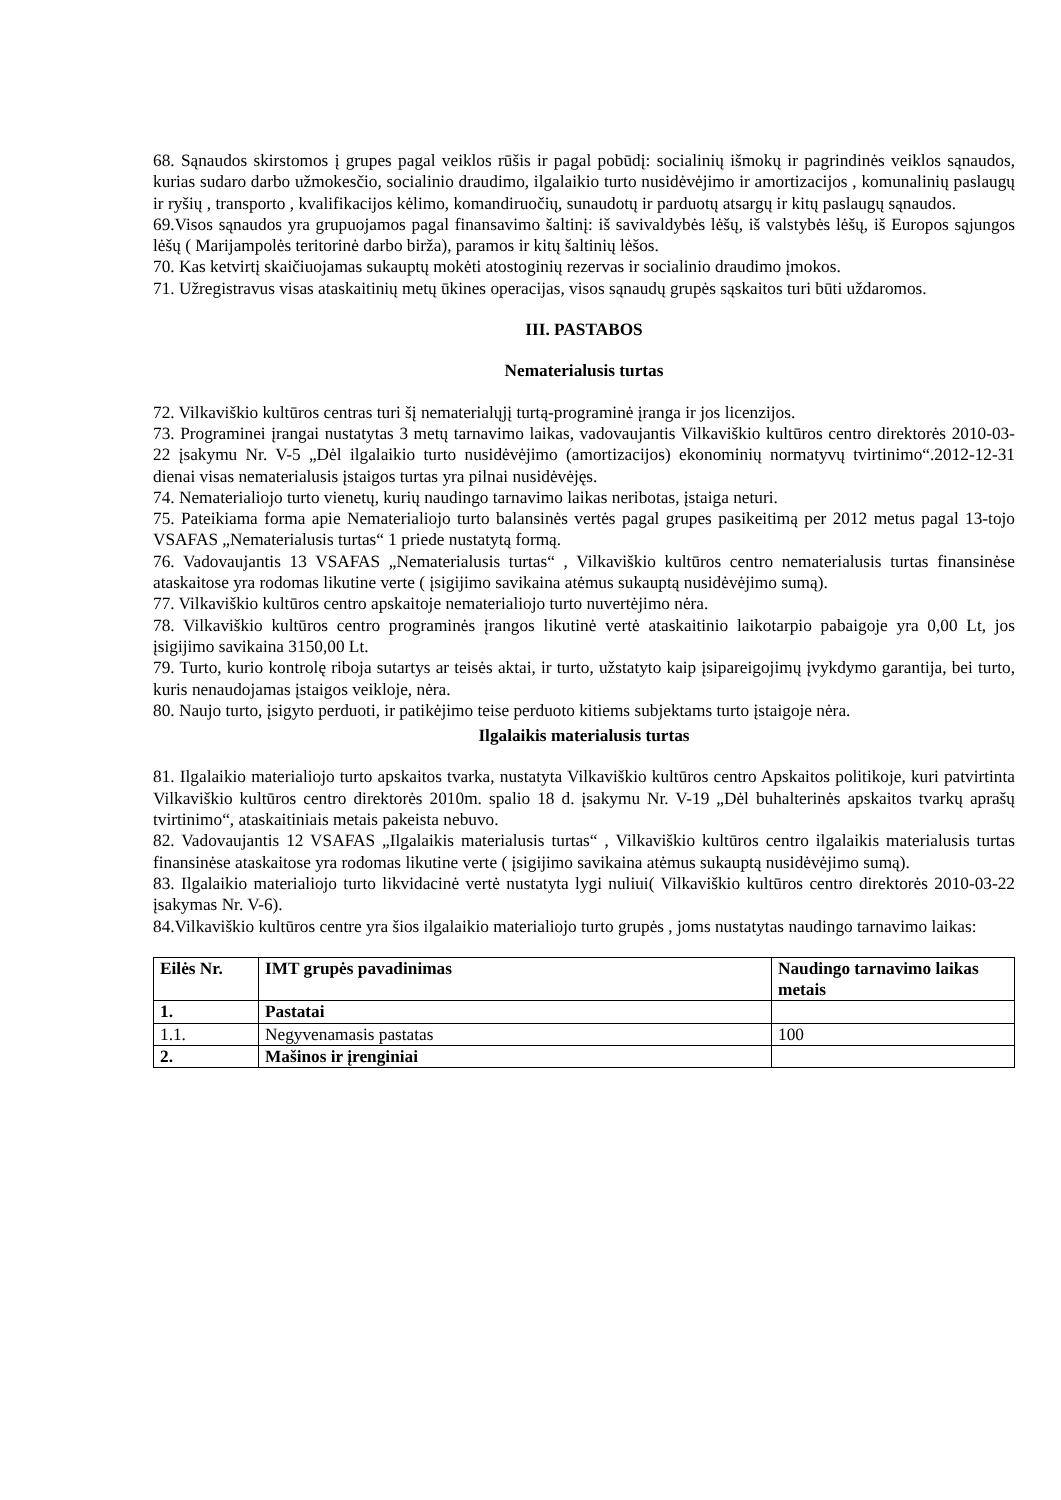68. Sąnaudos skirstomos į grupes pagal veiklos rūšis ir pagal pobūdį: socialinių išmokų ir pagrindinės veiklos sąnaudos, kurias sudaro darbo užmokesčio, socialinio draudimo, ilgalaikio turto nusidėvėjimo ir amortizacijos , komunalinių paslaugų ir ryšių , transporto , kvalifikacijos kėlimo, komandiruočių, sunaudotų ir parduotų atsargų ir kitų paslaugų sąnaudos.
69.Visos sąnaudos yra grupuojamos pagal finansavimo šaltinį: iš savivaldybės lėšų, iš valstybės lėšų, iš Europos sąjungos lėšų ( Marijampolės teritorinė darbo birža), paramos ir kitų šaltinių lėšos.
70. Kas ketvirtį skaičiuojamas sukauptų mokėti atostoginių rezervas ir socialinio draudimo įmokos.
71. Užregistravus visas ataskaitinių metų ūkines operacijas, visos sąnaudų grupės sąskaitos turi būti uždaromos.
III. PASTABOS
Nematerialusis turtas
72. Vilkaviškio kultūros centras turi šį nematerialųjį turtą-programinė įranga ir jos licenzijos.
73. Programinei įrangai nustatytas 3 metų tarnavimo laikas, vadovaujantis Vilkaviškio kultūros centro direktorės 2010-03-22 įsakymu Nr. V-5 „Dėl ilgalaikio turto nusidėvėjimo (amortizacijos) ekonominių normatyvų tvirtinimo“.2012-12-31 dienai visas nematerialusis įstaigos turtas yra pilnai nusidėvėjęs.
74. Nematerialiojo turto vienetų, kurių naudingo tarnavimo laikas neribotas, įstaiga neturi.
75. Pateikiama forma apie Nematerialiojo turto balansinės vertės pagal grupes pasikeitimą per 2012 metus pagal 13-tojo VSAFAS „Nematerialusis turtas“ 1 priede nustatytą formą.
76. Vadovaujantis 13 VSAFAS „Nematerialusis turtas“ , Vilkaviškio kultūros centro nematerialusis turtas finansinėse ataskaitose yra rodomas likutine verte ( įsigijimo savikaina atėmus sukauptą nusidėvėjimo sumą).
77. Vilkaviškio kultūros centro apskaitoje nematerialiojo turto nuvertėjimo nėra.
78. Vilkaviškio kultūros centro programinės įrangos likutinė vertė ataskaitinio laikotarpio pabaigoje yra 0,00 Lt, jos įsigijimo savikaina 3150,00 Lt.
79. Turto, kurio kontrolę riboja sutartys ar teisės aktai, ir turto, užstatyto kaip įsipareigojimų įvykdymo garantija, bei turto, kuris nenaudojamas įstaigos veikloje, nėra.
80. Naujo turto, įsigyto perduoti, ir patikėjimo teise perduoto kitiems subjektams turto įstaigoje nėra.
Ilgalaikis materialusis turtas
81. Ilgalaikio materialiojo turto apskaitos tvarka, nustatyta Vilkaviškio kultūros centro Apskaitos politikoje, kuri patvirtinta Vilkaviškio kultūros centro direktorės 2010m. spalio 18 d. įsakymu Nr. V-19 „Dėl buhalterinės apskaitos tvarkų aprašų tvirtinimo“, ataskaitiniais metais pakeista nebuvo.
82. Vadovaujantis 12 VSAFAS „Ilgalaikis materialusis turtas“ , Vilkaviškio kultūros centro ilgalaikis materialusis turtas finansinėse ataskaitose yra rodomas likutine verte ( įsigijimo savikaina atėmus sukauptą nusidėvėjimo sumą).
83. Ilgalaikio materialiojo turto likvidacinė vertė nustatyta lygi nuliui( Vilkaviškio kultūros centro direktorės 2010-03-22 įsakymas Nr. V-6).
84.Vilkaviškio kultūros centre yra šios ilgalaikio materialiojo turto grupės , joms nustatytas naudingo tarnavimo laikas:
| Eilės Nr. | IMT grupės pavadinimas | Naudingo tarnavimo laikas metais |
| 1. | Pastatai | |
| 1.1. | Negyvenamasis pastatas | 100 |
| 2. | Mašinos ir įrenginiai | |